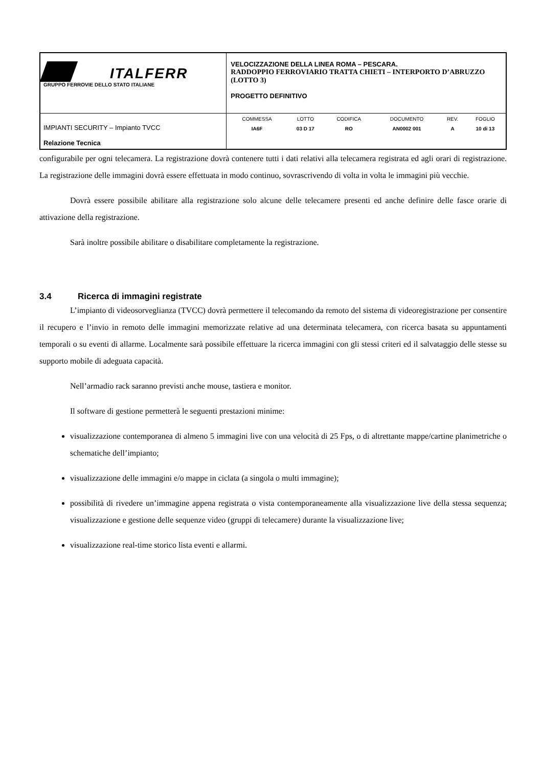| ITALFERR GRUPPO FERROVIE DELLO STATO ITALIANE | VELOCIZZAZIONE DELLA LINEA ROMA – PESCARA. RADDOPPIO FERROVIARIO TRATTA CHIETI – INTERPORTO D’ABRUZZO (LOTTO 3) PROGETTO DEFINITIVO |
| IMPIANTI SECURITY – Impianto TVCC Relazione Tecnica | / COMMESSA / LOTTO / CODIFICA / DOCUMENTO / REV. / FOGLIO / / IA6F / 03 D 17 / RO / AN0002 001 / A / 10 di 13 / |
configurabile per ogni telecamera. La registrazione dovrà contenere tutti i dati relativi alla telecamera registrata ed agli orari di registrazione. La registrazione delle immagini dovrà essere effettuata in modo continuo, sovrascrivendo di volta in volta le immagini più vecchie.
Dovrà essere possibile abilitare alla registrazione solo alcune delle telecamere presenti ed anche definire delle fasce orarie di attivazione della registrazione.
Sarà inoltre possibile abilitare o disabilitare completamente la registrazione.
3.4 Ricerca di immagini registrate
L’impianto di videosorveglianza (TVCC) dovrà permettere il telecomando da remoto del sistema di videoregistrazione per consentire il recupero e l’invio in remoto delle immagini memorizzate relative ad una determinata telecamera, con ricerca basata su appuntamenti temporali o su eventi di allarme. Localmente sarà possibile effettuare la ricerca immagini con gli stessi criteri ed il salvataggio delle stesse su supporto mobile di adeguata capacità.
Nell’armadio rack saranno previsti anche mouse, tastiera e monitor.
Il software di gestione permetterà le seguenti prestazioni minime:
visualizzazione contemporanea di almeno 5 immagini live con una velocità di 25 Fps, o di altrettante mappe/cartine planimetriche o schematiche dell’impianto;
visualizzazione delle immagini e/o mappe in ciclata (a singola o multi immagine);
possibilità di rivedere un’immagine appena registrata o vista contemporaneamente alla visualizzazione live della stessa sequenza; visualizzazione e gestione delle sequenze video (gruppi di telecamere) durante la visualizzazione live;
visualizzazione real-time storico lista eventi e allarmi.